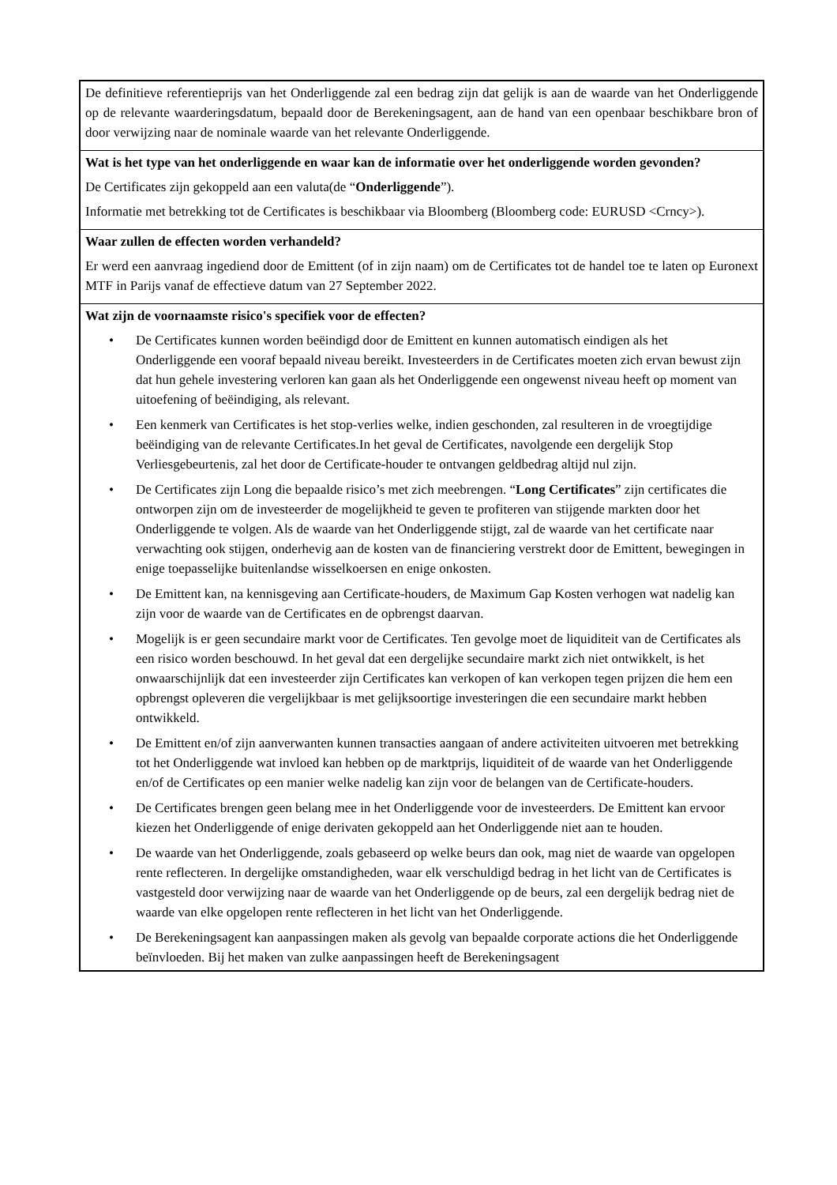De definitieve referentieprijs van het Onderliggende zal een bedrag zijn dat gelijk is aan de waarde van het Onderliggende op de relevante waarderingsdatum, bepaald door de Berekeningsagent, aan de hand van een openbaar beschikbare bron of door verwijzing naar de nominale waarde van het relevante Onderliggende.
Wat is het type van het onderliggende en waar kan de informatie over het onderliggende worden gevonden?
De Certificates zijn gekoppeld aan een valuta(de “Onderliggende”).
Informatie met betrekking tot de Certificates is beschikbaar via Bloomberg (Bloomberg code: EURUSD <Crncy>).
Waar zullen de effecten worden verhandeld?
Er werd een aanvraag ingediend door de Emittent (of in zijn naam) om de Certificates tot de handel toe te laten op Euronext MTF in Parijs vanaf de effectieve datum van 27 September 2022.
Wat zijn de voornaamste risico's specifiek voor de effecten?
• De Certificates kunnen worden beëindigd door de Emittent en kunnen automatisch eindigen als het Onderliggende een vooraf bepaald niveau bereikt. Investeerders in de Certificates moeten zich ervan bewust zijn dat hun gehele investering verloren kan gaan als het Onderliggende een ongewenst niveau heeft op moment van uitoefening of beëindiging, als relevant.
• Een kenmerk van Certificates is het stop-verlies welke, indien geschonden, zal resulteren in de vroegtijdige beëindiging van de relevante Certificates.In het geval de Certificates, navolgende een dergelijk Stop Verliesgebeurtenis, zal het door de Certificate-houder te ontvangen geldbedrag altijd nul zijn.
• De Certificates zijn Long die bepaalde risico’s met zich meebrengen. “Long Certificates” zijn certificates die ontworpen zijn om de investeerder de mogelijkheid te geven te profiteren van stijgende markten door het Onderliggende te volgen. Als de waarde van het Onderliggende stijgt, zal de waarde van het certificate naar verwachting ook stijgen, onderhevig aan de kosten van de financiering verstrekt door de Emittent, bewegingen in enige toepasselijke buitenlandse wisselkoersen en enige onkosten.
• De Emittent kan, na kennisgeving aan Certificate-houders, de Maximum Gap Kosten verhogen wat nadelig kan zijn voor de waarde van de Certificates en de opbrengst daarvan.
• Mogelijk is er geen secundaire markt voor de Certificates. Ten gevolge moet de liquiditeit van de Certificates als een risico worden beschouwd. In het geval dat een dergelijke secundaire markt zich niet ontwikkelt, is het onwaarschijnlijk dat een investeerder zijn Certificates kan verkopen of kan verkopen tegen prijzen die hem een opbrengst opleveren die vergelijkbaar is met gelijksoortige investeringen die een secundaire markt hebben ontwikkeld.
• De Emittent en/of zijn aanverwanten kunnen transacties aangaan of andere activiteiten uitvoeren met betrekking tot het Onderliggende wat invloed kan hebben op de marktprijs, liquiditeit of de waarde van het Onderliggende en/of de Certificates op een manier welke nadelig kan zijn voor de belangen van de Certificate-houders.
• De Certificates brengen geen belang mee in het Onderliggende voor de investeerders. De Emittent kan ervoor kiezen het Onderliggende of enige derivaten gekoppeld aan het Onderliggende niet aan te houden.
• De waarde van het Onderliggende, zoals gebaseerd op welke beurs dan ook, mag niet de waarde van opgelopen rente reflecteren. In dergelijke omstandigheden, waar elk verschuldigd bedrag in het licht van de Certificates is vastgesteld door verwijzing naar de waarde van het Onderliggende op de beurs, zal een dergelijk bedrag niet de waarde van elke opgelopen rente reflecteren in het licht van het Onderliggende.
• De Berekeningsagent kan aanpassingen maken als gevolg van bepaalde corporate actions die het Onderliggende beïnvloeden. Bij het maken van zulke aanpassingen heeft de Berekeningsagent